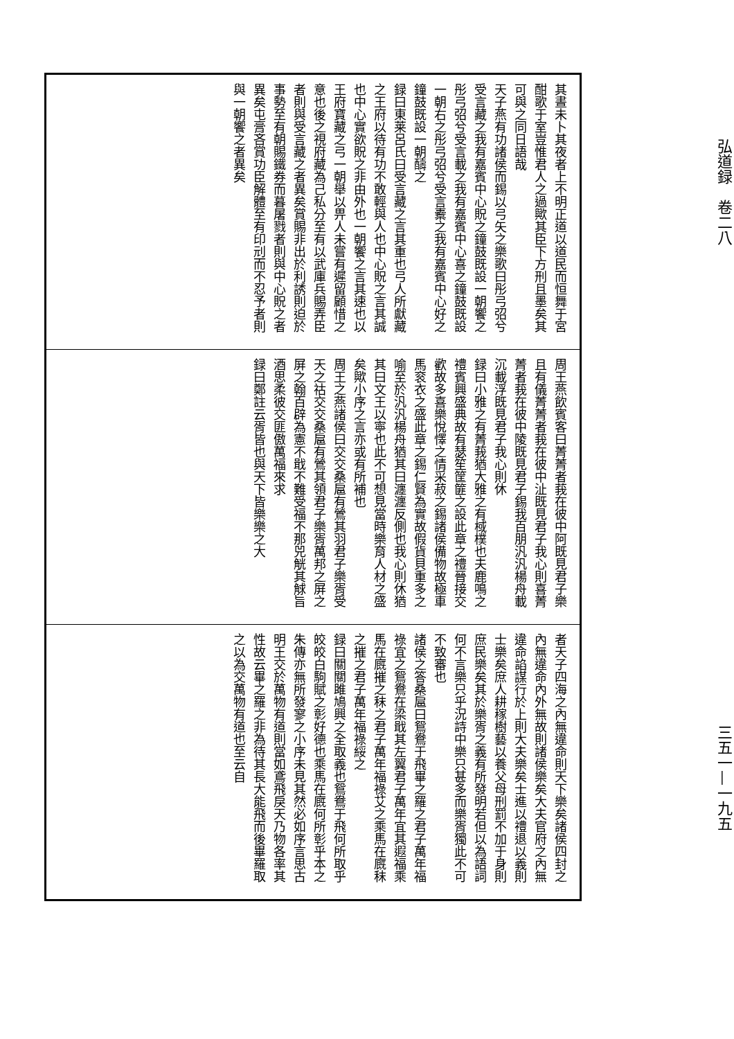弘道録　卷二八 三五一—一九五
其晝未卜其夜者上不明正道以道民而恒舞于宮酣歌于室豈惟君人之過歟其臣下方刑且墨矣其可與之同日語哉
天子燕有功諸侯而錫以弓矢之樂歌曰彤弓弨兮受言藏之我有嘉賓中心貺之鐘鼓既設一朝饗之彤弓弨兮受言載之我有嘉賓中心喜之鐘鼓既設一朝右之彤弓弨兮受言櫜之我有嘉賓中心好之鐘鼓既設一朝醻之
録曰東莱呂氏曰受言藏之言其重也弓人所獻藏之王府以待有功不敢輕與人也中心貺之言其誠也中心實欲貺之非由外也一朝饗之言其速也以王府寶藏之弓一朝舉以畀人未嘗有遲留顧惜之意也後之視府藏為己私分至有以武庫兵賜弄臣者則與受言藏之者異矣賞賜非出於利誘則迫於事勢至有朝賜鐵券而暮屠戮者則與中心貺之者異矣屯膏吝賞功臣解體至有印刓而不忍予者則與一朝饗之者異矣
周王燕飲賓客曰菁菁者莪在彼中阿既見君子樂且有儀菁菁者莪在彼中沚既見君子我心則喜菁菁者莪在彼中陵既見君子錫我百朋汎汎楊舟載沉載浮既見君子我心則休
録曰小雅之有菁莪猶大雅之有棫樸也夫鹿鳴之禮賓興盛典故有瑟笙筐篚之設此章之禮晉接交歡故多喜樂悅懌之情采菽之錫諸侯備物故極車馬衮衣之盛此章之錫仁賢為實故假貨貝重多之喻至於汎汎楊舟猶其曰瀍瀍反側也我心則休猶其曰文王以寧也此不可想見當時樂育人材之盛矣歟小序之言亦或有所補也
周王之燕諸侯曰交交桑扈有鶯其羽君子樂胥受天之祜交交桑扈有鶯其領君子樂胥萬邦之屏之屏之翰百辟為憲不戢不難受福不那兕觥其觩旨酒思柔彼交匪傲萬福來求
録曰鄭註云胥皆也與天下皆樂樂之大
者天子四海之內無違命則天下樂矣諸侯四封之內無違命內外無故則諸侯樂矣大夫官府之內無違命諂謀行於上則大夫樂矣士進以禮退以義則士樂矣庶人耕稼樹藝以養父母刑罰不加于身則庶民樂矣其於樂胥之義有所發明若但以為語詞何不言樂只乎況詩中樂只甚多而樂胥獨此不可不致審也
諸侯之答桑扈曰鴛鴦于飛畢之羅之君子萬年福祿宜之鴛鴦在梁戢其左翼君子萬年宜其遐福乘馬在廐摧之秣之君子萬年福祿艾之乘馬在廐秣之摧之君子萬年福祿綏之
録曰關關雎鳩興之全取義也鴛鴦于飛何所取乎皎皎白駒賦之彰好德也乘馬在廐何所彰乎本之朱傳亦無所發寥之小序未見其然必如序言思古明王交於萬物有道則當如鳶飛戾天乃物各率其性故云畢之羅之非為待其長大能飛而後畢羅取之以為交萬物有道也至云自